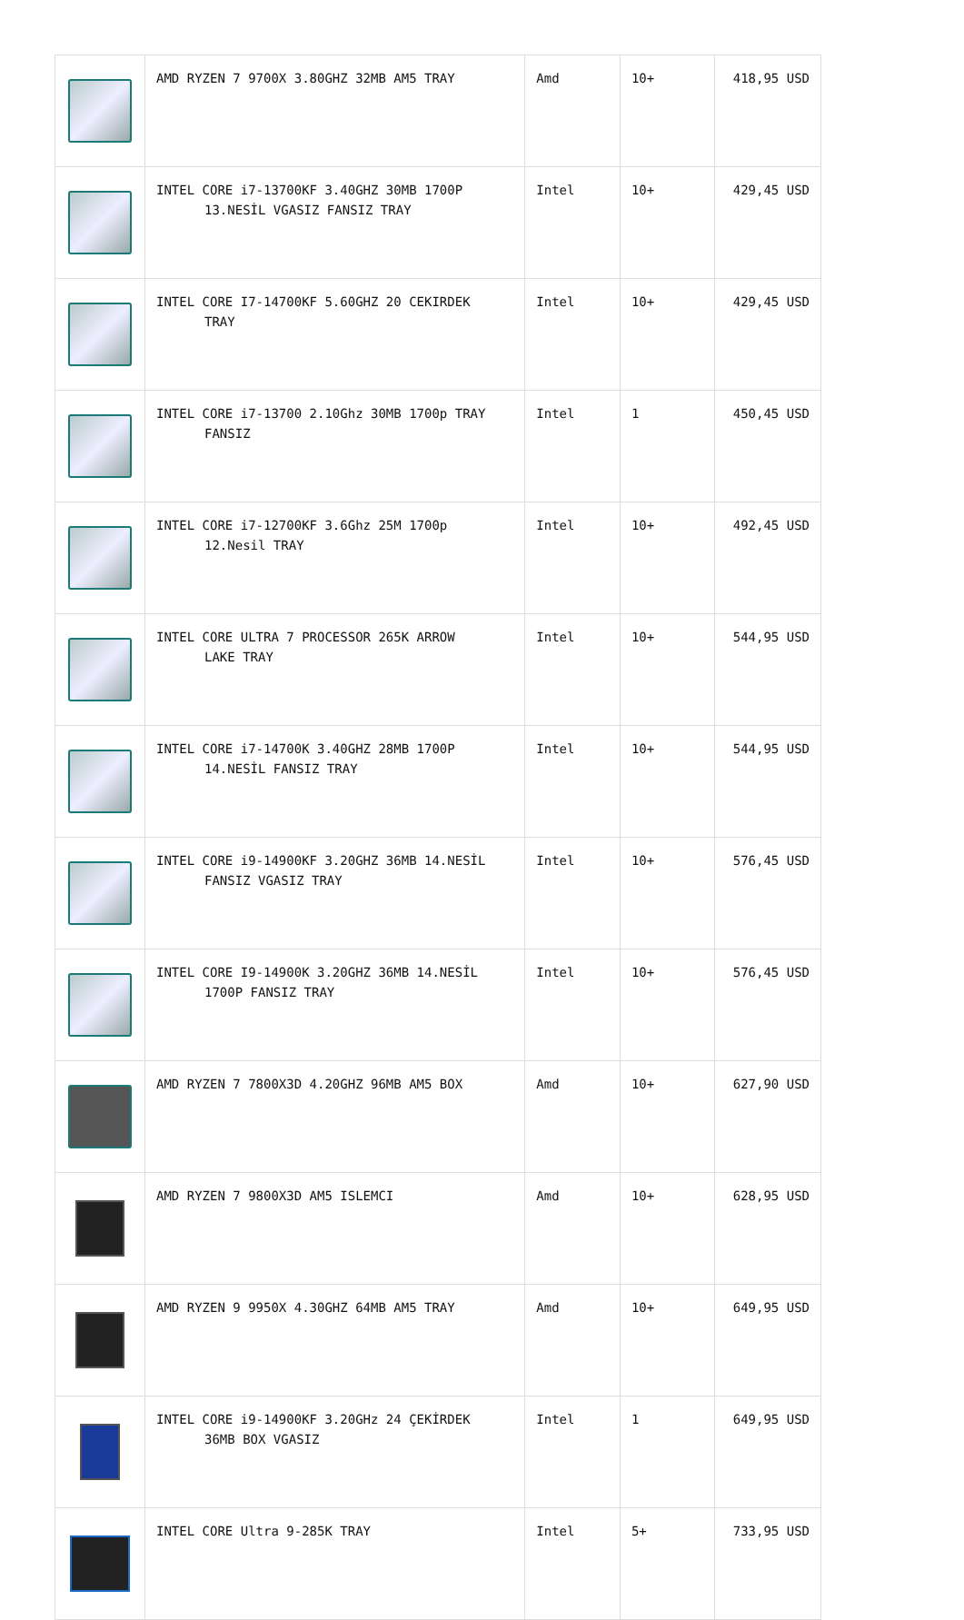| | AMD RYZEN 7 9700X 3.80GHZ 32MB AM5 TRAY | Amd | 10+ | 418,95 USD |
| | INTEL CORE i7-13700KF 3.40GHZ 30MB 1700P 13.NESİL VGASIZ FANSIZ TRAY | Intel | 10+ | 429,45 USD |
| | INTEL CORE I7-14700KF 5.60GHZ 20 CEKIRDEK TRAY | Intel | 10+ | 429,45 USD |
| | INTEL CORE i7-13700 2.10Ghz 30MB 1700p TRAY FANSIZ | Intel | 1 | 450,45 USD |
| | INTEL CORE i7-12700KF 3.6Ghz 25M 1700p 12.Nesil TRAY | Intel | 10+ | 492,45 USD |
| | INTEL CORE ULTRA 7 PROCESSOR 265K ARROW LAKE TRAY | Intel | 10+ | 544,95 USD |
| | INTEL CORE i7-14700K 3.40GHZ 28MB 1700P 14.NESİL FANSIZ TRAY | Intel | 10+ | 544,95 USD |
| | INTEL CORE i9-14900KF 3.20GHZ 36MB 14.NESİL FANSIZ VGASIZ TRAY | Intel | 10+ | 576,45 USD |
| | INTEL CORE I9-14900K 3.20GHZ 36MB 14.NESİL 1700P FANSIZ TRAY | Intel | 10+ | 576,45 USD |
| | AMD RYZEN 7 7800X3D 4.20GHZ 96MB AM5 BOX | Amd | 10+ | 627,90 USD |
| | AMD RYZEN 7 9800X3D AM5 ISLEMCI | Amd | 10+ | 628,95 USD |
| | AMD RYZEN 9 9950X 4.30GHZ 64MB AM5 TRAY | Amd | 10+ | 649,95 USD |
| | INTEL CORE i9-14900KF 3.20GHz 24 ÇEKİRDEK 36MB BOX VGASIZ | Intel | 1 | 649,95 USD |
| | INTEL CORE Ultra 9-285K TRAY | Intel | 5+ | 733,95 USD |